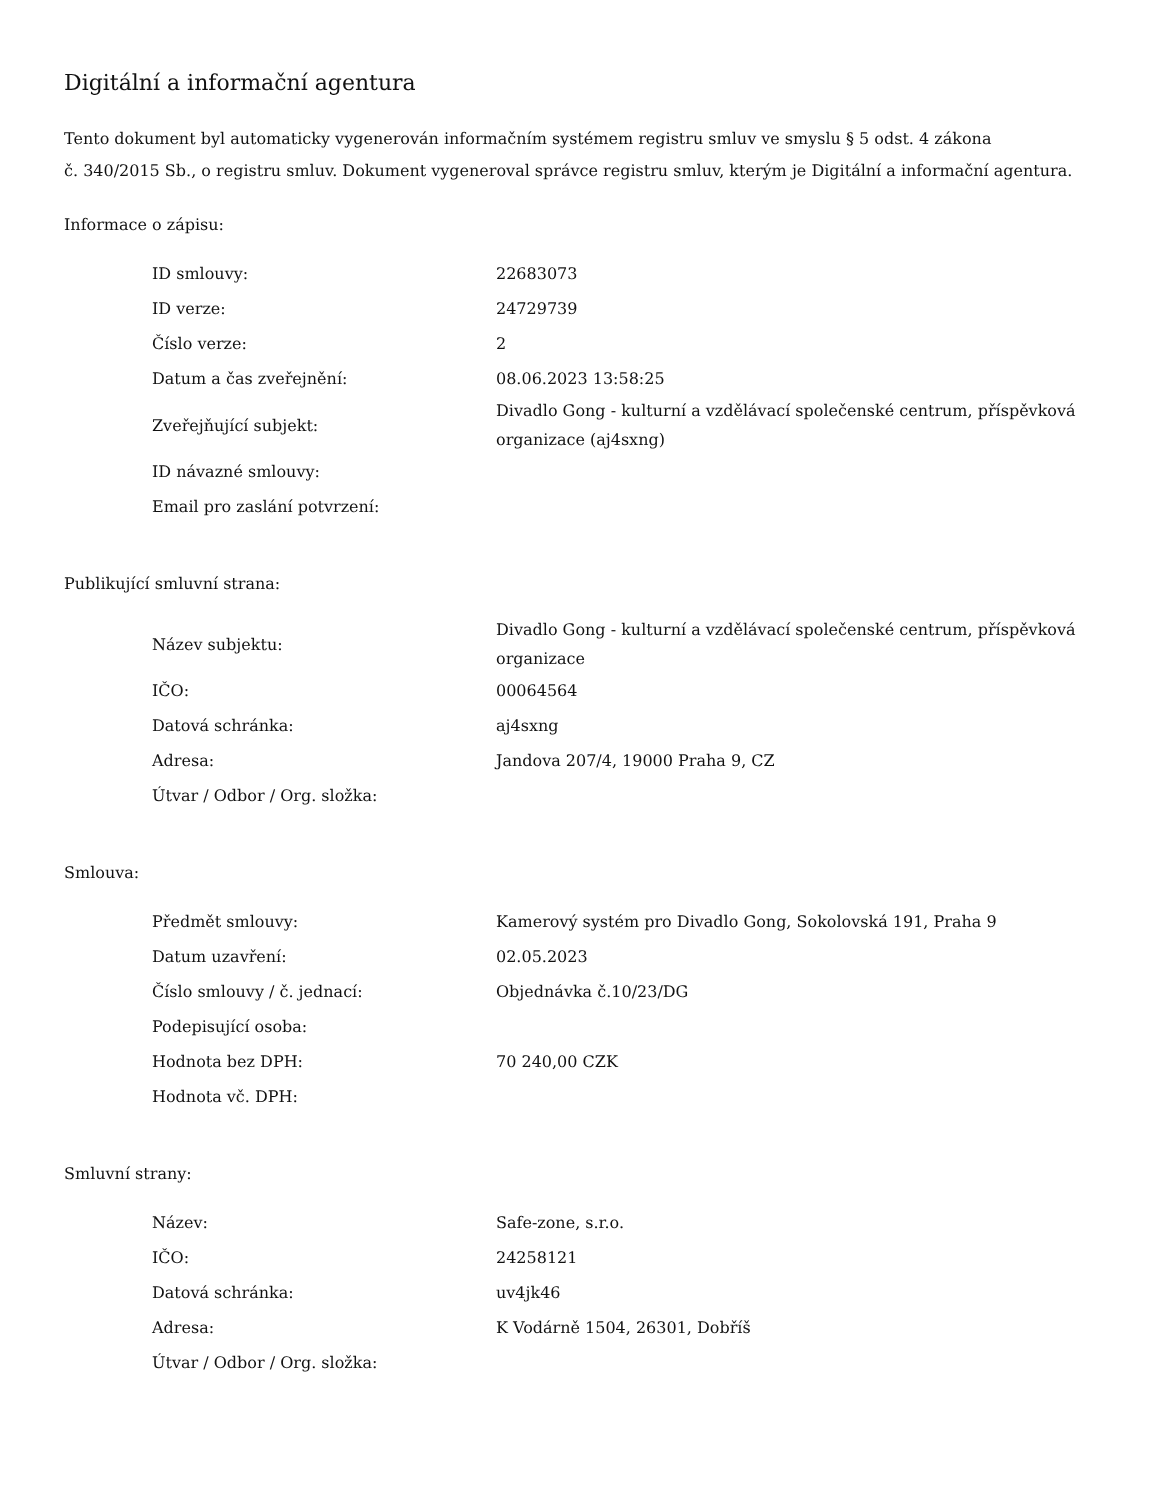Digitální a informační agentura
Tento dokument byl automaticky vygenerován informačním systémem registru smluv ve smyslu § 5 odst. 4 zákona
č. 340/2015 Sb., o registru smluv. Dokument vygeneroval správce registru smluv, kterým je Digitální a informační agentura.
Informace o zápisu:
| ID smlouvy: | 22683073 |
| ID verze: | 24729739 |
| Číslo verze: | 2 |
| Datum a čas zveřejnění: | 08.06.2023 13:58:25 |
| Zveřejňující subjekt: | Divadlo Gong - kulturní a vzdělávací společenské centrum, příspěvková organizace (aj4sxng) |
| ID návazné smlouvy: | |
| Email pro zaslání potvrzení: | |
Publikující smluvní strana:
| Název subjektu: | Divadlo Gong - kulturní a vzdělávací společenské centrum, příspěvková organizace |
| IČO: | 00064564 |
| Datová schránka: | aj4sxng |
| Adresa: | Jandova 207/4, 19000 Praha 9, CZ |
| Útvar / Odbor / Org. složka: | |
Smlouva:
| Předmět smlouvy: | Kamerový systém pro Divadlo Gong, Sokolovská 191, Praha 9 |
| Datum uzavření: | 02.05.2023 |
| Číslo smlouvy / č. jednací: | Objednávka č.10/23/DG |
| Podepisující osoba: | |
| Hodnota bez DPH: | 70 240,00 CZK |
| Hodnota vč. DPH: | |
Smluvní strany:
| Název: | Safe-zone, s.r.o. |
| IČO: | 24258121 |
| Datová schránka: | uv4jk46 |
| Adresa: | K Vodárně 1504, 26301, Dobříš |
| Útvar / Odbor / Org. složka: | |